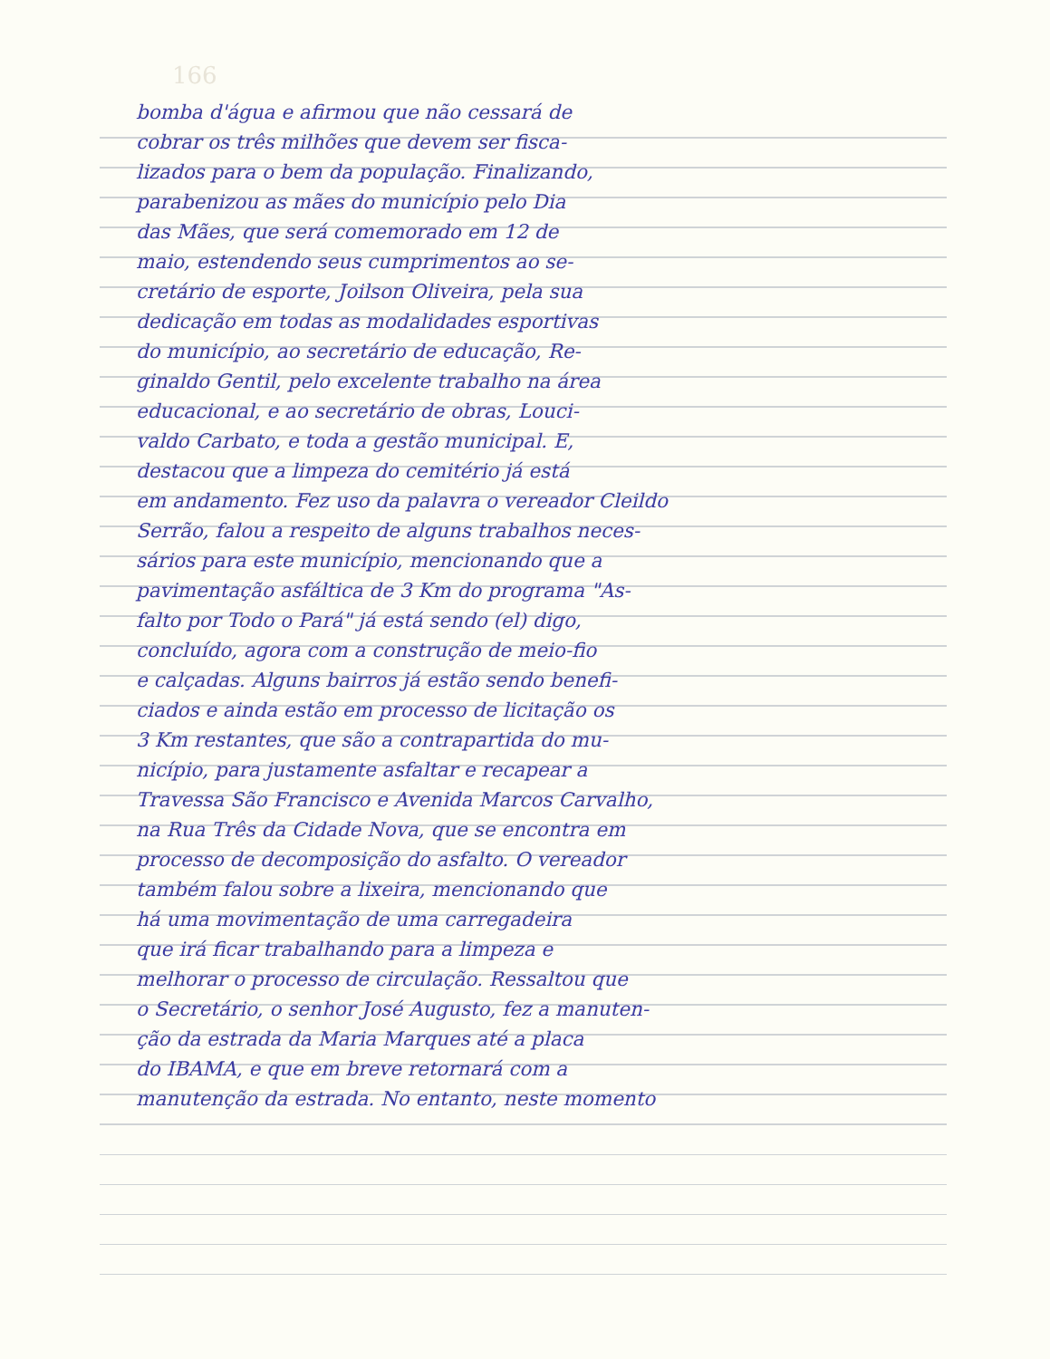166
bomba d'água e afirmou que não cessará de
cobrar os três milhões que devem ser fisca-
lizados para o bem da população. Finalizando,
parabenizou as mães do município pelo Dia
das Mães, que será comemorado em 12 de
maio, estendendo seus cumprimentos ao se-
cretário de esporte, Joilson Oliveira, pela sua
dedicação em todas as modalidades esportivas
do município, ao secretário de educação, Re-
ginaldo Gentil, pelo excelente trabalho na área
educacional, e ao secretário de obras, Louci-
valdo Carbato, e toda a gestão municipal. E,
destacou que a limpeza do cemitério já está
em andamento. Fez uso da palavra o vereador Cleildo
Serrão, falou a respeito de alguns trabalhos neces-
sários para este município, mencionando que a
pavimentação asfáltica de 3 Km do programa "As-
falto por Todo o Pará" já está sendo (el) digo,
concluído, agora com a construção de meio-fio
e calçadas. Alguns bairros já estão sendo benefi-
ciados e ainda estão em processo de licitação os
3 Km restantes, que são a contrapartida do mu-
nicípio, para justamente asfaltar e recapear a
Travessa São Francisco e Avenida Marcos Carvalho,
na Rua Três da Cidade Nova, que se encontra em
processo de decomposição do asfalto. O vereador
também falou sobre a lixeira, mencionando que
há uma movimentação de uma carregadeira
que irá ficar trabalhando para a limpeza e
melhorar o processo de circulação. Ressaltou que
o Secretário, o senhor José Augusto, fez a manuten-
ção da estrada da Maria Marques até a placa
do IBAMA, e que em breve retornará com a
manutenção da estrada. No entanto, neste momento